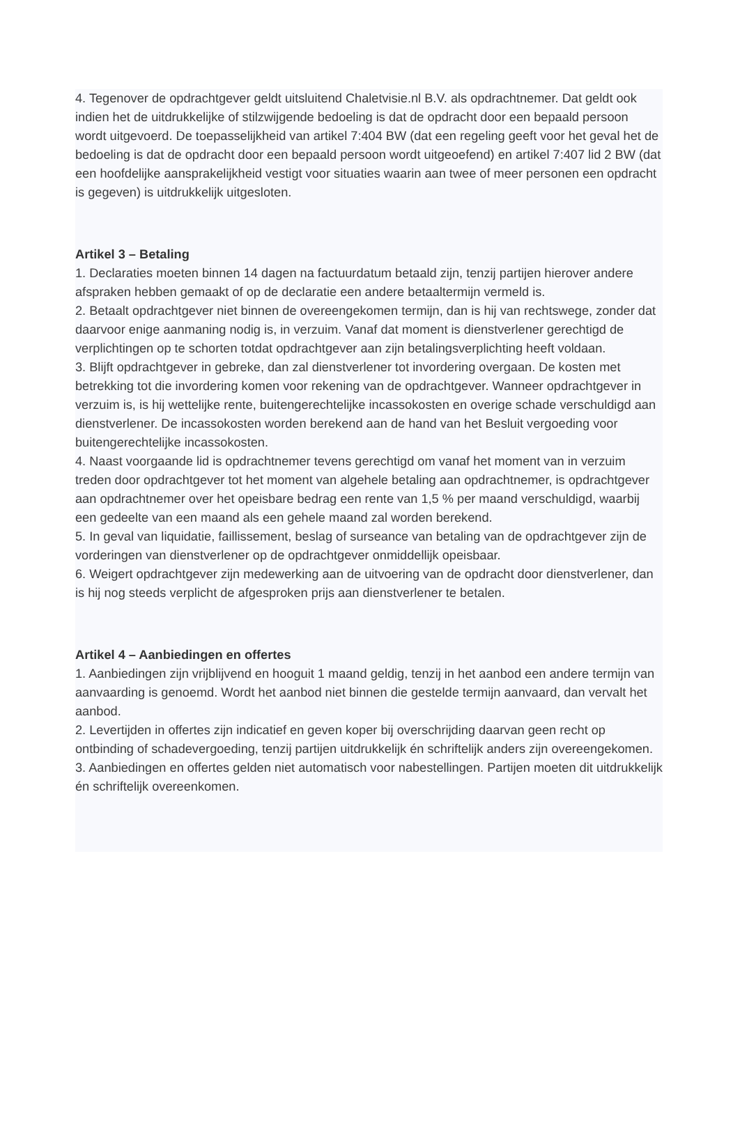4. Tegenover de opdrachtgever geldt uitsluitend Chaletvisie.nl B.V. als opdrachtnemer. Dat geldt ook indien het de uitdrukkelijke of stilzwijgende bedoeling is dat de opdracht door een bepaald persoon wordt uitgevoerd. De toepasselijkheid van artikel 7:404 BW (dat een regeling geeft voor het geval het de bedoeling is dat de opdracht door een bepaald persoon wordt uitgeoefend) en artikel 7:407 lid 2 BW (dat een hoofdelijke aansprakelijkheid vestigt voor situaties waarin aan twee of meer personen een opdracht is gegeven) is uitdrukkelijk uitgesloten.
Artikel 3 – Betaling
1. Declaraties moeten binnen 14 dagen na factuurdatum betaald zijn, tenzij partijen hierover andere afspraken hebben gemaakt of op de declaratie een andere betaaltermijn vermeld is.
2. Betaalt opdrachtgever niet binnen de overeengekomen termijn, dan is hij van rechtswege, zonder dat daarvoor enige aanmaning nodig is, in verzuim. Vanaf dat moment is dienstverlener gerechtigd de verplichtingen op te schorten totdat opdrachtgever aan zijn betalingsverplichting heeft voldaan.
3. Blijft opdrachtgever in gebreke, dan zal dienstverlener tot invordering overgaan. De kosten met betrekking tot die invordering komen voor rekening van de opdrachtgever. Wanneer opdrachtgever in verzuim is, is hij wettelijke rente, buitengerechtelijke incassokosten en overige schade verschuldigd aan dienstverlener. De incassokosten worden berekend aan de hand van het Besluit vergoeding voor buitengerechtelijke incassokosten.
4. Naast voorgaande lid is opdrachtnemer tevens gerechtigd om vanaf het moment van in verzuim treden door opdrachtgever tot het moment van algehele betaling aan opdrachtnemer, is opdrachtgever aan opdrachtnemer over het opeisbare bedrag een rente van 1,5 % per maand verschuldigd, waarbij een gedeelte van een maand als een gehele maand zal worden berekend.
5. In geval van liquidatie, faillissement, beslag of surseance van betaling van de opdrachtgever zijn de vorderingen van dienstverlener op de opdrachtgever onmiddellijk opeisbaar.
6. Weigert opdrachtgever zijn medewerking aan de uitvoering van de opdracht door dienstverlener, dan is hij nog steeds verplicht de afgesproken prijs aan dienstverlener te betalen.
Artikel 4 – Aanbiedingen en offertes
1. Aanbiedingen zijn vrijblijvend en hooguit 1 maand geldig, tenzij in het aanbod een andere termijn van aanvaarding is genoemd. Wordt het aanbod niet binnen die gestelde termijn aanvaard, dan vervalt het aanbod.
2. Levertijden in offertes zijn indicatief en geven koper bij overschrijding daarvan geen recht op ontbinding of schadevergoeding, tenzij partijen uitdrukkelijk én schriftelijk anders zijn overeengekomen.
3. Aanbiedingen en offertes gelden niet automatisch voor nabestellingen. Partijen moeten dit uitdrukkelijk én schriftelijk overeenkomen.